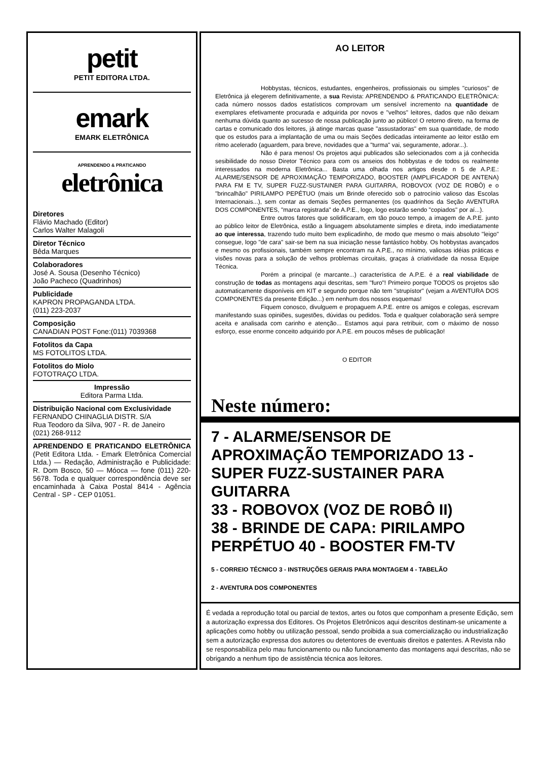petit
PETIT EDITORA LTDA.
emark
EMARK ELETRÔNICA
APRENDENDO & PRATICANDO
eletrônica
Diretores
Flávio Machado (Editor)
Carlos Walter Malagoli
Diretor Técnico
Bêda Marques
Colaboradores
José A. Sousa (Desenho Técnico)
João Pacheco (Quadrinhos)
Publicidade
KAPRON PROPAGANDA LTDA.
(011) 223-2037
Composição
CANADIAN POST Fone:(011) 7039368
Fotolitos da Capa
MS FOTOLITOS LTDA.
Fotolitos do Miolo
FOTOTRAÇO LTDA.
Impressão
Editora Parma Ltda.
Distribuição Nacional com Exclusividade
FERNANDO CHINAGLIA DISTR. S/A
Rua Teodoro da Silva, 907 - R. de Janeiro
(021) 268-9112
APRENDENDO E PRATICANDO ELETRÔNICA (Petit Editora Ltda. - Emark Eletrônica Comercial Ltda.) — Redação, Administração e Publicidade: R. Dom Bosco, 50 — Móoca — fone (011) 220-5678. Toda e qualquer correspondência deve ser encaminhada à Caixa Postal 8414 - Agência Central - SP - CEP 01051.
AO LEITOR
Hobbystas, técnicos, estudantes, engenheiros, profissionais ou simples "curiosos" de Eletrônica já elegerem definitivamente, a sua Revista: APRENDENDO & PRATICANDO ELETRÔNICA: cada número nossos dados estatísticos comprovam um sensível incremento na quantidade de exemplares efetivamente procurada e adquirida por novos e "velhos" leitores, dados que não deixam nenhuma dúvida quanto ao sucesso de nossa publicação junto ao público! O retorno direto, na forma de cartas e comunicado dos leitores, já atinge marcas quase "assustadoras" em sua quantidade, de modo que os estudos para a implantação de uma ou mais Seções dedicadas inteiramente ao leitor estão em ritmo acelerado (aguardem, para breve, novidades que a "turma" vai, seguramente, adorar...).
Não é para menos! Os projetos aqui publicados são selecionados com a já conhecida sesibilidade do nosso Diretor Técnico para com os anseios dos hobbystas e de todos os realmente interessados na moderna Eletrônica... Basta uma olhada nos artigos desde n 5 de A.P.E.: ALARME/SENSOR DE APROXIMAÇÃO TEMPORIZADO, BOOSTER (AMPLIFICADOR DE ANTENA) PARA FM E TV, SUPER FUZZ-SUSTAINER PARA GUITARRA, ROBOVOX (VOZ DE ROBÔ) e o "brincalhão" PIRILAMPO PEPÉTUO (mais um Brinde oferecido sob o patrocínio valioso das Escolas Internacionais...), sem contar as demais Seções permanentes (os quadrinhos da Seção AVENTURA DOS COMPONENTES, "marca registrada" de A.P.E., logo, logo estarão sendo "copiados" por aí...).
Entre outros fatores que solidificaram, em tão pouco tempo, a imagem de A.P.E. junto ao público leitor de Eletrônica, estão a linguagem absolutamente simples e direta, indo imediatamente ao que interessa, trazendo tudo muito bem explicadinho, de modo que mesmo o mais absoluto "leigo" consegue, logo "de cara" sair-se bem na sua iniciação nesse fantástico hobby. Os hobbystas avançados e mesmo os profissionais, também sempre encontram na A.P.E., no mínimo, valiosas idéias práticas e visões novas para a solução de velhos problemas circuitais, graças á criatividade da nossa Equipe Técnica.
Porém a principal (e marcante...) característica de A.P.E. é a real viabilidade de construção de todas as montagens aqui descritas, sem "furo"! Primeiro porque TODOS os projetos são automaticamente disponíveis em KIT e segundo porque não tem "strupístor" (vejam a AVENTURA DOS COMPONENTES da presente Edição...) em nenhum dos nossos esquemas!
Fiquem conosco, divulguem e propaguem A.P.E. entre os amigos e colegas, escrevam manifestando suas opiniões, sugestões, dúvidas ou pedidos. Toda e qualquer colaboração será sempre aceita e analisada com carinho e atenção... Estamos aqui para retribuir, com o máximo de nosso esforço, esse enorme conceito adquirido por A.P.E. em poucos mêses de publicação!
O EDITOR
Neste número:
7 - ALARME/SENSOR DE APROXIMAÇÃO TEMPORIZADO 13 - SUPER FUZZ-SUSTAINER PARA GUITARRA
33 - ROBOVOX (VOZ DE ROBÔ II)
38 - BRINDE DE CAPA: PIRILAMPO PERPÉTUO 40 - BOOSTER FM-TV
5 - CORREIO TÉCNICO 3 - INSTRUÇÕES GERAIS PARA MONTAGEM 4 - TABELÃO
2 - AVENTURA DOS COMPONENTES
É vedada a reprodução total ou parcial de textos, artes ou fotos que componham a presente Edição, sem a autorização expressa dos Editores. Os Projetos Eletrônicos aqui descritos destinam-se unicamente a aplicações como hobby ou utilização pessoal, sendo proibida a sua comercialização ou industrialização sem a autorização expressa dos autores ou detentores de eventuais direitos e patentes. A Revista não se responsabiliza pelo mau funcionamento ou não funcionamento das montagens aqui descritas, não se obrigando a nenhum tipo de assistência técnica aos leitores.